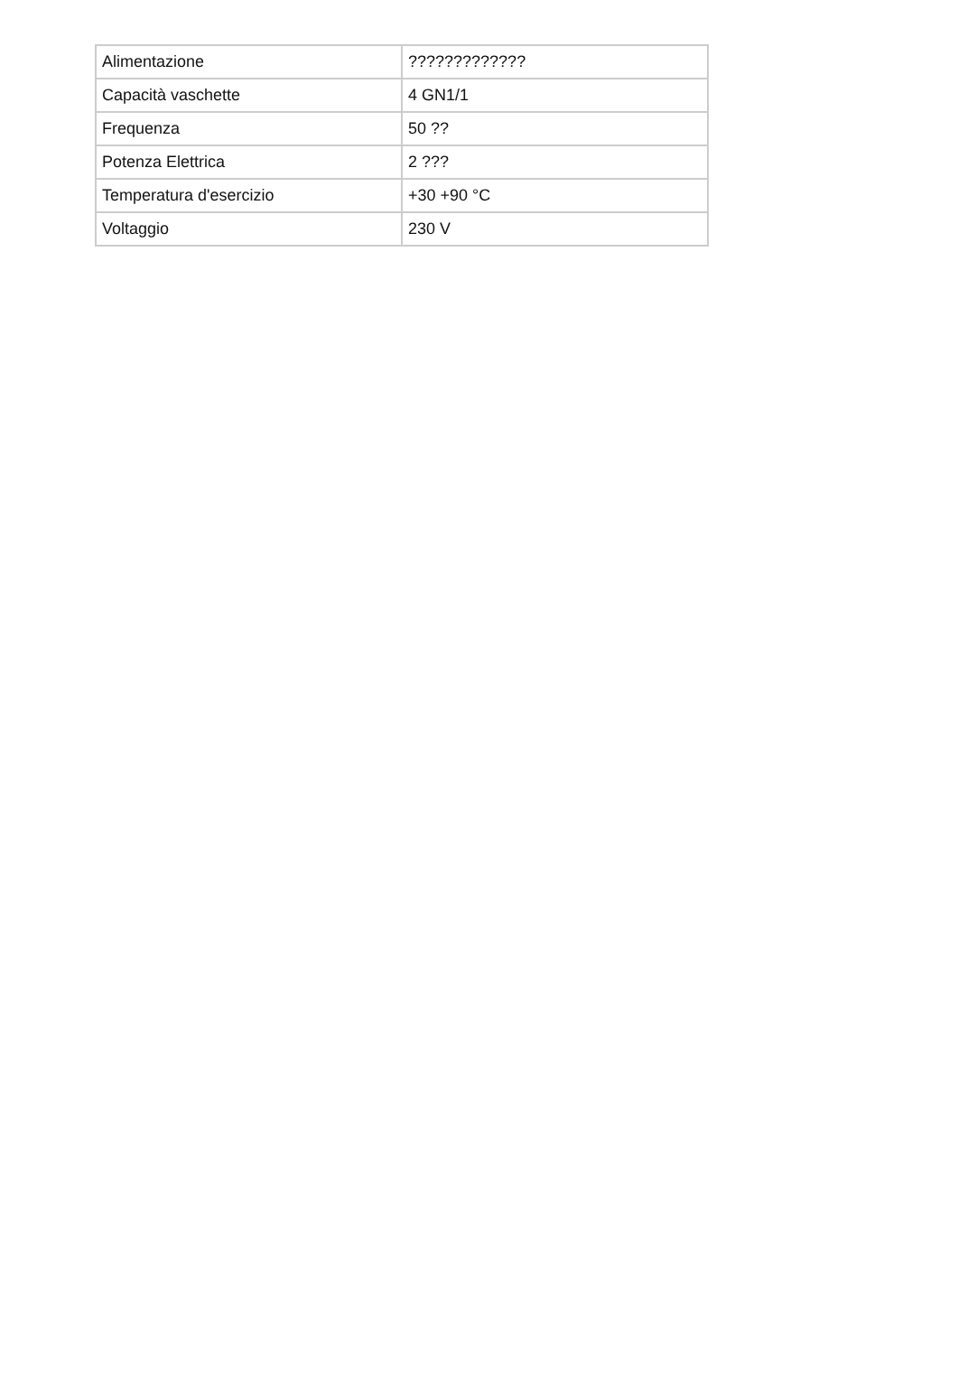| Alimentazione | ????????????? |
| Capacità vaschette | 4 GN1/1 |
| Frequenza | 50 ?? |
| Potenza Elettrica | 2 ??? |
| Temperatura d'esercizio | +30 +90 °C |
| Voltaggio | 230 V |